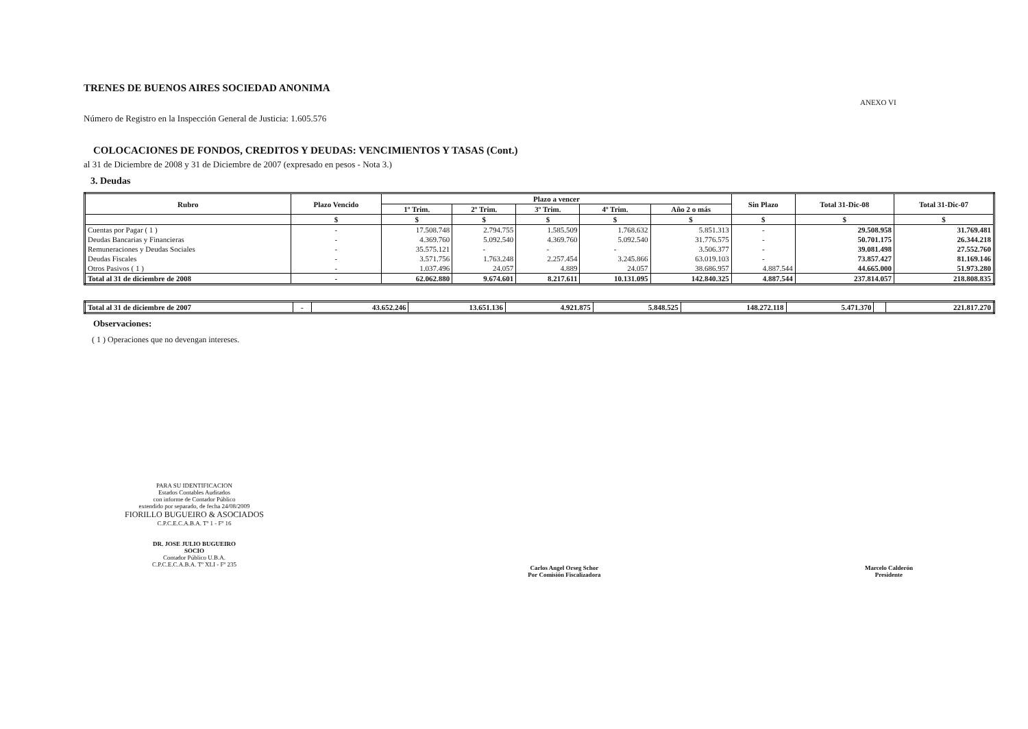TRENES DE BUENOS AIRES SOCIEDAD ANONIMA
ANEXO VI
Número de Registro en la Inspección General de Justicia: 1.605.576
COLOCACIONES DE FONDOS, CREDITOS Y DEUDAS: VENCIMIENTOS Y TASAS (Cont.)
al 31 de Diciembre de 2008 y 31 de Diciembre de 2007 (expresado en pesos - Nota 3.)
3. Deudas
| Rubro | Plazo Vencido | Plazo a vencer | | | | | Sin Plazo | Total 31-Dic-08 | Total 31-Dic-07 |
| --- | --- | --- | --- | --- | --- | --- | --- | --- | --- |
| | | 1º Trim. | 2º Trim. | 3º Trim. | 4º Trim. | Año 2 o más | | | |
| | $ | $ | $ | $ | $ | $ | $ | $ | $ |
| Cuentas por Pagar ( 1 ) | - | 17.508.748 | 2.794.755 | 1.585.509 | 1.768.632 | 5.851.313 | - | 29.508.958 | 31.769.481 |
| Deudas Bancarias y Financieras | - | 4.369.760 | 5.092.540 | 4.369.760 | 5.092.540 | 31.776.575 | - | 50.701.175 | 26.344.218 |
| Remuneraciones y Deudas Sociales | - | 35.575.121 | - | - | - | 3.506.377 | - | 39.081.498 | 27.552.760 |
| Deudas Fiscales | - | 3.571.756 | 1.763.248 | 2.257.454 | 3.245.866 | 63.019.103 | - | 73.857.427 | 81.169.146 |
| Otros Pasivos ( 1 ) | - | 1.037.496 | 24.057 | 4.889 | 24.057 | 38.686.957 | 4.887.544 | 44.665.000 | 51.973.280 |
| Total al 31 de diciembre de 2008 | - | 62.062.880 | 9.674.601 | 8.217.611 | 10.131.095 | 142.840.325 | 4.887.544 | 237.814.057 | 218.808.835 |
| Total al 31 de diciembre de 2007 | - | 43.652.246 | 13.651.136 | 4.921.875 | 5.848.525 | 148.272.118 | 5.471.370 | | 221.817.270 |
Observaciones:
( 1 ) Operaciones que no devengan intereses.
PARA SU IDENTIFICACION
Estados Contables Auditados
con informe de Contador Público
extendido por separado, de fecha 24/08/2009
FIORILLO BUGUEIRO & ASOCIADOS
C.P.C.E.C.A.B.A. Tº 1 - Fº 16
DR. JOSE JULIO BUGUEIRO
SOCIO
Contador Público U.B.A.
C.P.C.E.C.A.B.A. Tº XLI - Fº 235
Carlos Angel Orseg Schor
Por Comisión Fiscalizadora
Marcelo Calderón
Presidente